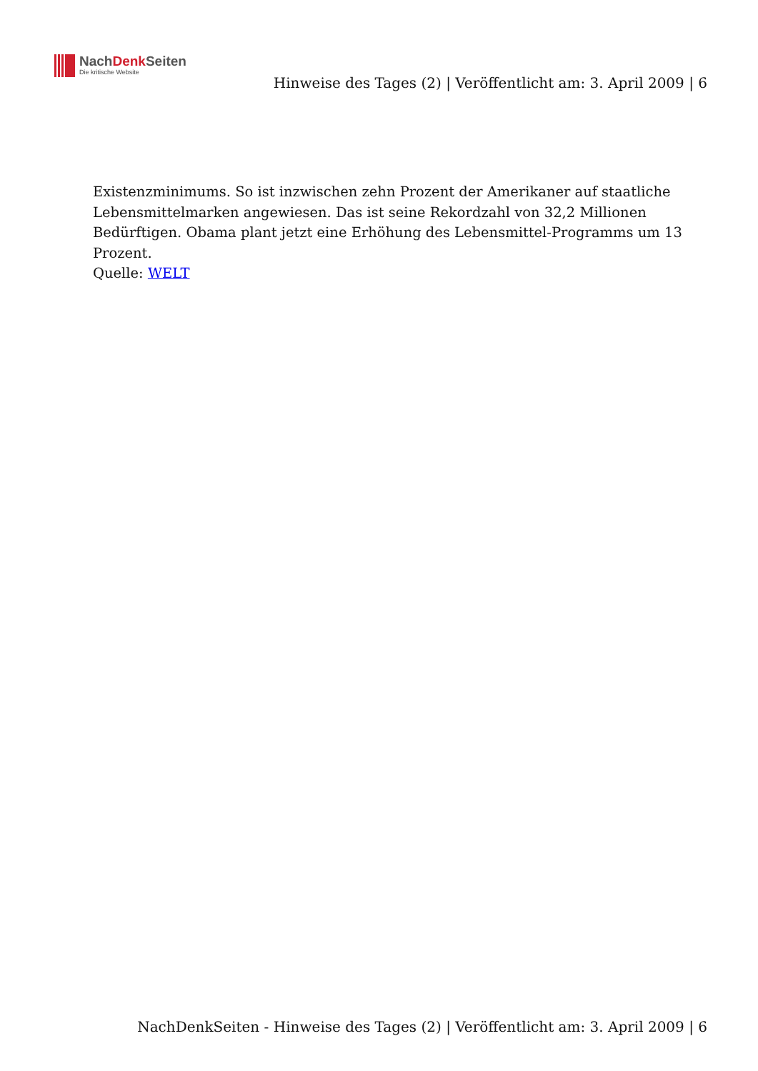NachDenk Seiten
Die kritische Website
Hinweise des Tages (2) | Veröffentlicht am: 3. April 2009 | 6
Existenzminimums. So ist inzwischen zehn Prozent der Amerikaner auf staatliche Lebensmittelmarken angewiesen. Das ist seine Rekordzahl von 32,2 Millionen Bedürftigen. Obama plant jetzt eine Erhöhung des Lebensmittel-Programms um 13 Prozent.
Quelle: WELT
NachDenkSeiten - Hinweise des Tages (2) | Veröffentlicht am: 3. April 2009 | 6